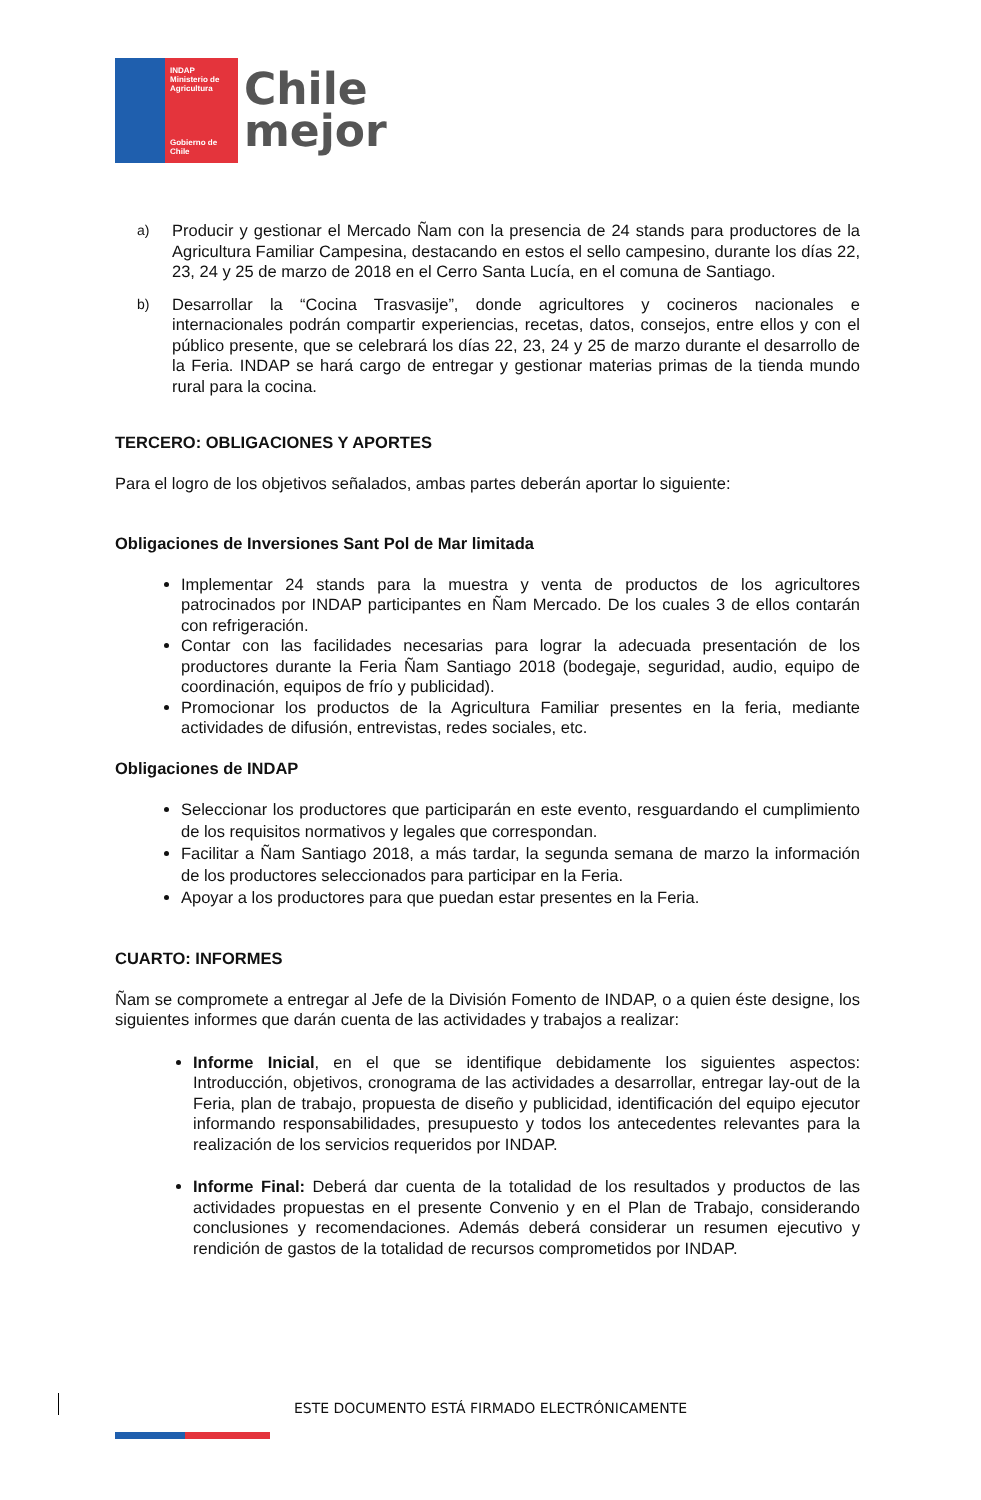INDAP
Ministerio de Agricultura
Gobierno de Chile
Chile
mejor
a)
Producir y gestionar el Mercado Ñam con la presencia de 24 stands para productores de la Agricultura Familiar Campesina, destacando en estos el sello campesino, durante los días 22, 23, 24 y 25 de marzo de 2018 en el Cerro Santa Lucía, en el comuna de Santiago.
b)
Desarrollar la “Cocina Trasvasije”, donde agricultores y cocineros nacionales e internacionales podrán compartir experiencias, recetas, datos, consejos, entre ellos y con el público presente, que se celebrará los días 22, 23, 24 y 25 de marzo durante el desarrollo de la Feria. INDAP se hará cargo de entregar y gestionar materias primas de la tienda mundo rural para la cocina.
TERCERO: OBLIGACIONES Y APORTES
Para el logro de los objetivos señalados, ambas partes deberán aportar lo siguiente:
Obligaciones de Inversiones Sant Pol de Mar limitada
Implementar 24 stands para la muestra y venta de productos de los agricultores patrocinados por INDAP participantes en Ñam Mercado. De los cuales 3 de ellos contarán con refrigeración.
Contar con las facilidades necesarias para lograr la adecuada presentación de los productores durante la Feria Ñam Santiago 2018 (bodegaje, seguridad, audio, equipo de coordinación, equipos de frío y publicidad).
Promocionar los productos de la Agricultura Familiar presentes en la feria, mediante actividades de difusión, entrevistas, redes sociales, etc.
Obligaciones de INDAP
Seleccionar los productores que participarán en este evento, resguardando el cumplimiento de los requisitos normativos y legales que correspondan.
Facilitar a Ñam Santiago 2018, a más tardar, la segunda semana de marzo la información de los productores seleccionados para participar en la Feria.
Apoyar a los productores para que puedan estar presentes en la Feria.
CUARTO: INFORMES
Ñam se compromete a entregar al Jefe de la División Fomento de INDAP, o a quien éste designe, los siguientes informes que darán cuenta de las actividades y trabajos a realizar:
Informe Inicial, en el que se identifique debidamente los siguientes aspectos: Introducción, objetivos, cronograma de las actividades a desarrollar, entregar lay-out de la Feria, plan de trabajo, propuesta de diseño y publicidad, identificación del equipo ejecutor informando responsabilidades, presupuesto y todos los antecedentes relevantes para la realización de los servicios requeridos por INDAP.
Informe Final: Deberá dar cuenta de la totalidad de los resultados y productos de las actividades propuestas en el presente Convenio y en el Plan de Trabajo, considerando conclusiones y recomendaciones. Además deberá considerar un resumen ejecutivo y rendición de gastos de la totalidad de recursos comprometidos por INDAP.
ESTE DOCUMENTO ESTÁ FIRMADO ELECTRÓNICAMENTE